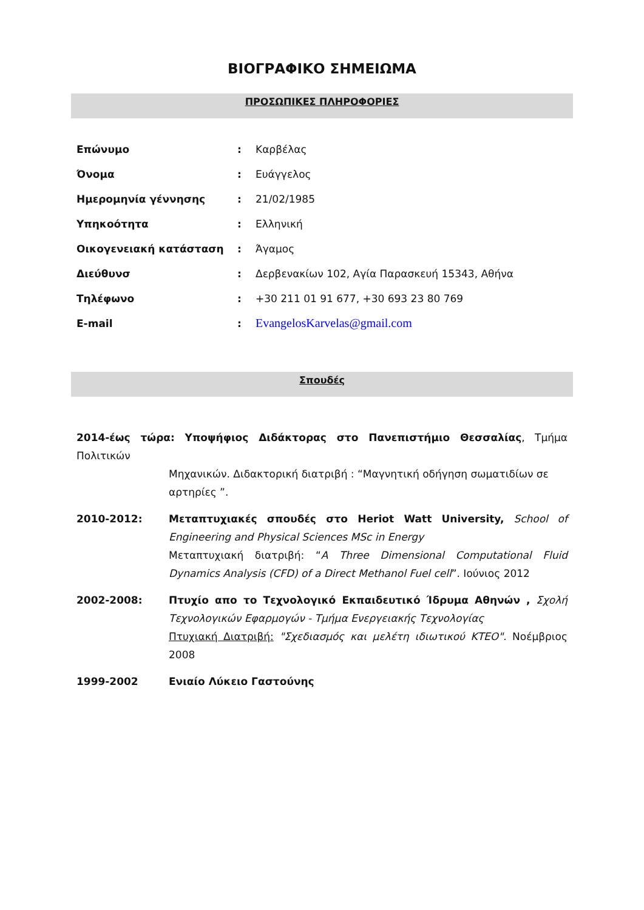ΒΙΟΓΡΑΦΙΚΟ ΣΗΜΕΙΩΜΑ
ΠΡΟΣΩΠΙΚΕΣ ΠΛΗΡΟΦΟΡΙΕΣ
| Επώνυμο | : | Καρβέλας |
| Όνομα | : | Ευάγγελος |
| Ημερομηνία γέννησης | : | 21/02/1985 |
| Υπηκοότητα | : | Ελληνική |
| Οικογενειακή κατάσταση | : | Άγαμος |
| Διεύθυνσ | : | Δερβενακίων 102, Αγία Παρασκευή 15343, Αθήνα |
| Τηλέφωνο | : | +30 211 01 91 677, +30 693 23 80 769 |
| E-mail | : | EvangelosKarvelas@gmail.com |
Σπουδές
| 2014-έως τώρα: Υποψήφιος Διδάκτορας στο Πανεπιστήμιο Θεσσαλίας , Τμήμα Πολιτικών Μηχανικών. Διδακτορική διατριβή : “Μαγνητική οδήγηση σωματιδίων σε αρτηρίες ”. | |
| 2010-2012: | Μεταπτυχιακές σπουδές στο Heriot Watt University, School of Engineering and Physical Sciences MSc in Energy Μεταπτυχιακή διατριβή: “ A Three Dimensional Computational Fluid Dynamics Analysis (CFD) of a Direct Methanol Fuel cell ”. Ιούνιος 2012 |
| 2002-2008: | Πτυχίο απο το Τεχνολογικό Εκπαιδευτικό Ίδρυμα Αθηνών , Σχολή Τεχνολογικών Εφαρμογών - Τμήμα Ενεργειακής Τεχνολογίας Πτυχιακή Διατριβή: "Σχεδιασμός και μελέτη ιδιωτικού ΚΤΕΟ". Νοέμβριος 2008 |
| 1999-2002 | Ενιαίο Λύκειο Γαστούνης |